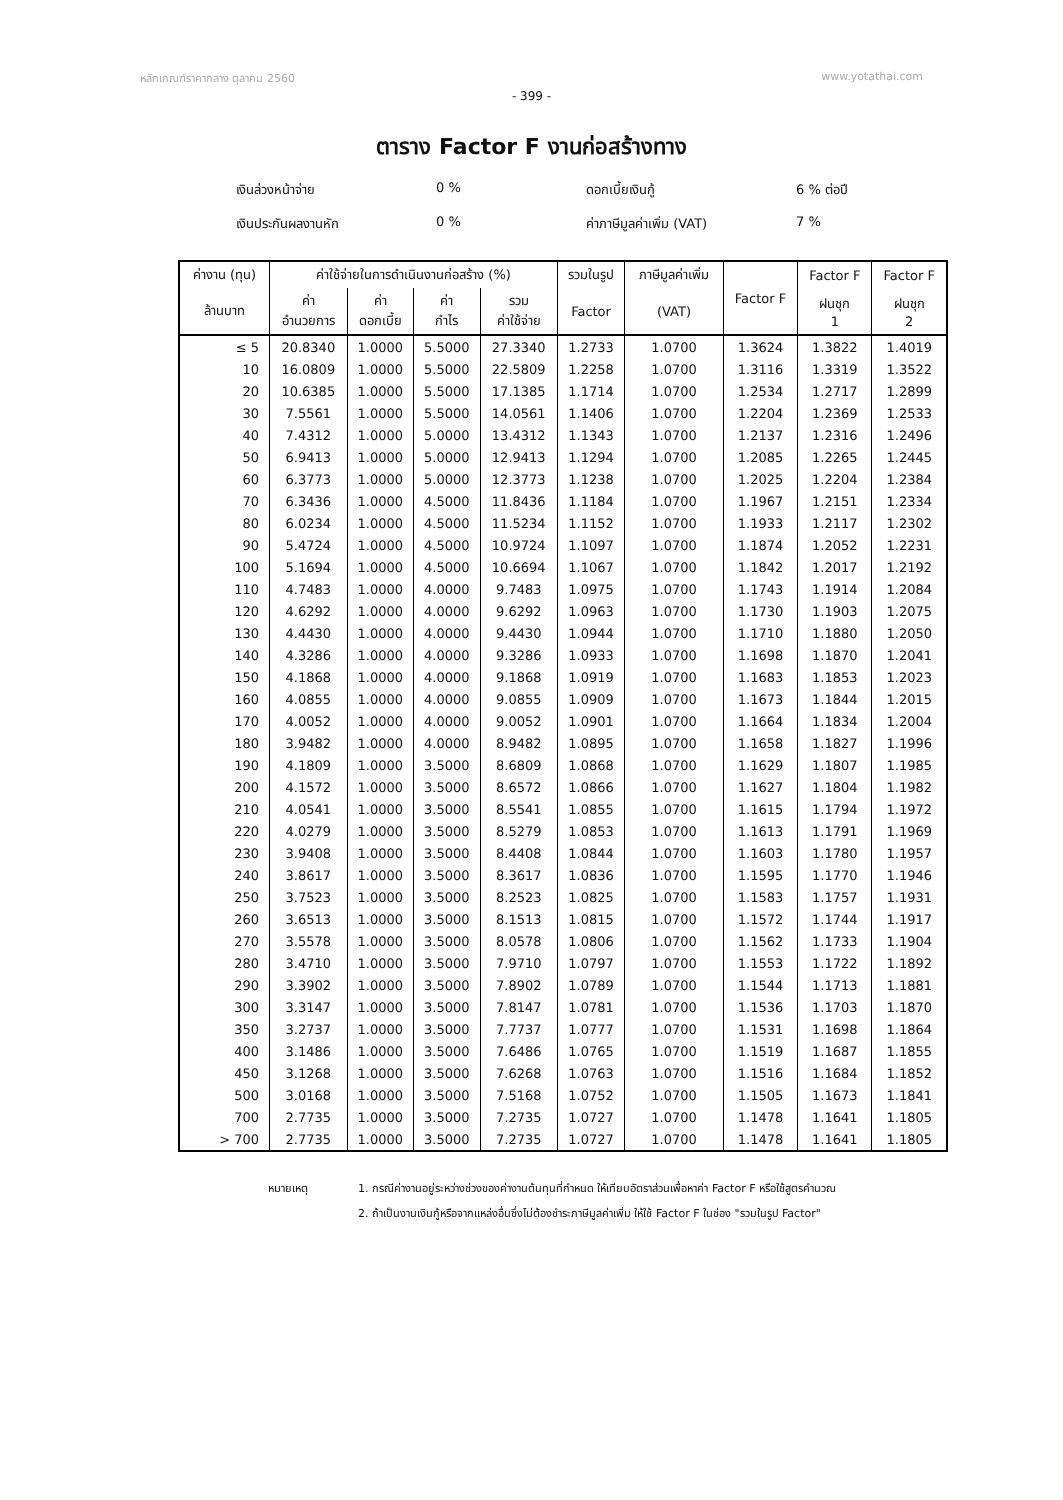หลักเกณฑ์ราคากลาง ตุลาคม 2560 www.yotathai.com
- 399 -
ตาราง Factor F งานก่อสร้างทาง
เงินล่วงหน้าจ่าย
0 %
ดอกเบี้ยเงินกู้
6 % ต่อปี
เงินประกันผลงานหัก
0 %
ค่าภาษีมูลค่าเพิ่ม (VAT)
7 %
| ค่างาน (ทุน) | ค่าใช้จ่ายในการดำเนินงานก่อสร้าง (%) | | | | รวมในรูป | ภาษีมูลค่าเพิ่ม | Factor F | Factor F | Factor F | | |
| --- | --- | --- | --- | --- | --- | --- | --- | --- | --- | --- | --- |
| ล้านบาท | ค่า อำนวยการ | ค่า ดอกเบี้ย | ค่า กำไร | รวม ค่าใช้จ่าย | Factor | (VAT) | | ฝนชุก 1 | ฝนชุก 2 | | |
| | ≤ 5 | 20.8340 | 1.0000 | 5.5000 | 27.3340 | 1.2733 | | 1.0700 | 1.3624 | 1.3822 | 1.4019 |
| 10 | 16.0809 | 1.0000 | 5.5000 | 22.5809 | 1.2258 | 1.0700 | 1.3116 | 1.3319 | 1.3522 | | |
| 20 | 10.6385 | 1.0000 | 5.5000 | 17.1385 | 1.1714 | 1.0700 | 1.2534 | 1.2717 | 1.2899 | | |
| 30 | 7.5561 | 1.0000 | 5.5000 | 14.0561 | 1.1406 | 1.0700 | 1.2204 | 1.2369 | 1.2533 | | |
| 40 | 7.4312 | 1.0000 | 5.0000 | 13.4312 | 1.1343 | 1.0700 | 1.2137 | 1.2316 | 1.2496 | | |
| 50 | 6.9413 | 1.0000 | 5.0000 | 12.9413 | 1.1294 | 1.0700 | 1.2085 | 1.2265 | 1.2445 | | |
| 60 | 6.3773 | 1.0000 | 5.0000 | 12.3773 | 1.1238 | 1.0700 | 1.2025 | 1.2204 | 1.2384 | | |
| 70 | 6.3436 | 1.0000 | 4.5000 | 11.8436 | 1.1184 | 1.0700 | 1.1967 | 1.2151 | 1.2334 | | |
| 80 | 6.0234 | 1.0000 | 4.5000 | 11.5234 | 1.1152 | 1.0700 | 1.1933 | 1.2117 | 1.2302 | | |
| 90 | 5.4724 | 1.0000 | 4.5000 | 10.9724 | 1.1097 | 1.0700 | 1.1874 | 1.2052 | 1.2231 | | |
| 100 | 5.1694 | 1.0000 | 4.5000 | 10.6694 | 1.1067 | 1.0700 | 1.1842 | 1.2017 | 1.2192 | | |
| 110 | 4.7483 | 1.0000 | 4.0000 | 9.7483 | 1.0975 | 1.0700 | 1.1743 | 1.1914 | 1.2084 | | |
| 120 | 4.6292 | 1.0000 | 4.0000 | 9.6292 | 1.0963 | 1.0700 | 1.1730 | 1.1903 | 1.2075 | | |
| 130 | 4.4430 | 1.0000 | 4.0000 | 9.4430 | 1.0944 | 1.0700 | 1.1710 | 1.1880 | 1.2050 | | |
| 140 | 4.3286 | 1.0000 | 4.0000 | 9.3286 | 1.0933 | 1.0700 | 1.1698 | 1.1870 | 1.2041 | | |
| 150 | 4.1868 | 1.0000 | 4.0000 | 9.1868 | 1.0919 | 1.0700 | 1.1683 | 1.1853 | 1.2023 | | |
| 160 | 4.0855 | 1.0000 | 4.0000 | 9.0855 | 1.0909 | 1.0700 | 1.1673 | 1.1844 | 1.2015 | | |
| 170 | 4.0052 | 1.0000 | 4.0000 | 9.0052 | 1.0901 | 1.0700 | 1.1664 | 1.1834 | 1.2004 | | |
| 180 | 3.9482 | 1.0000 | 4.0000 | 8.9482 | 1.0895 | 1.0700 | 1.1658 | 1.1827 | 1.1996 | | |
| 190 | 4.1809 | 1.0000 | 3.5000 | 8.6809 | 1.0868 | 1.0700 | 1.1629 | 1.1807 | 1.1985 | | |
| 200 | 4.1572 | 1.0000 | 3.5000 | 8.6572 | 1.0866 | 1.0700 | 1.1627 | 1.1804 | 1.1982 | | |
| 210 | 4.0541 | 1.0000 | 3.5000 | 8.5541 | 1.0855 | 1.0700 | 1.1615 | 1.1794 | 1.1972 | | |
| 220 | 4.0279 | 1.0000 | 3.5000 | 8.5279 | 1.0853 | 1.0700 | 1.1613 | 1.1791 | 1.1969 | | |
| 230 | 3.9408 | 1.0000 | 3.5000 | 8.4408 | 1.0844 | 1.0700 | 1.1603 | 1.1780 | 1.1957 | | |
| 240 | 3.8617 | 1.0000 | 3.5000 | 8.3617 | 1.0836 | 1.0700 | 1.1595 | 1.1770 | 1.1946 | | |
| 250 | 3.7523 | 1.0000 | 3.5000 | 8.2523 | 1.0825 | 1.0700 | 1.1583 | 1.1757 | 1.1931 | | |
| 260 | 3.6513 | 1.0000 | 3.5000 | 8.1513 | 1.0815 | 1.0700 | 1.1572 | 1.1744 | 1.1917 | | |
| 270 | 3.5578 | 1.0000 | 3.5000 | 8.0578 | 1.0806 | 1.0700 | 1.1562 | 1.1733 | 1.1904 | | |
| 280 | 3.4710 | 1.0000 | 3.5000 | 7.9710 | 1.0797 | 1.0700 | 1.1553 | 1.1722 | 1.1892 | | |
| 290 | 3.3902 | 1.0000 | 3.5000 | 7.8902 | 1.0789 | 1.0700 | 1.1544 | 1.1713 | 1.1881 | | |
| 300 | 3.3147 | 1.0000 | 3.5000 | 7.8147 | 1.0781 | 1.0700 | 1.1536 | 1.1703 | 1.1870 | | |
| 350 | 3.2737 | 1.0000 | 3.5000 | 7.7737 | 1.0777 | 1.0700 | 1.1531 | 1.1698 | 1.1864 | | |
| 400 | 3.1486 | 1.0000 | 3.5000 | 7.6486 | 1.0765 | 1.0700 | 1.1519 | 1.1687 | 1.1855 | | |
| 450 | 3.1268 | 1.0000 | 3.5000 | 7.6268 | 1.0763 | 1.0700 | 1.1516 | 1.1684 | 1.1852 | | |
| 500 | 3.0168 | 1.0000 | 3.5000 | 7.5168 | 1.0752 | 1.0700 | 1.1505 | 1.1673 | 1.1841 | | |
| 700 | 2.7735 | 1.0000 | 3.5000 | 7.2735 | 1.0727 | 1.0700 | 1.1478 | 1.1641 | 1.1805 | | |
| > 700 | 2.7735 | 1.0000 | 3.5000 | 7.2735 | 1.0727 | 1.0700 | 1.1478 | 1.1641 | 1.1805 | | |
หมายเหตุ
1. กรณีค่างานอยู่ระหว่างช่วงของค่างานต้นทุนที่กำหนด ให้เทียบอัตราส่วนเพื่อหาค่า Factor F หรือใช้สูตรคำนวณ
2. ถ้าเป็นงานเงินกู้หรือจากแหล่งอื่นซึ่งไม่ต้องชำระภาษีมูลค่าเพิ่ม ให้ใช้ Factor F ในช่อง "รวมในรูป Factor"